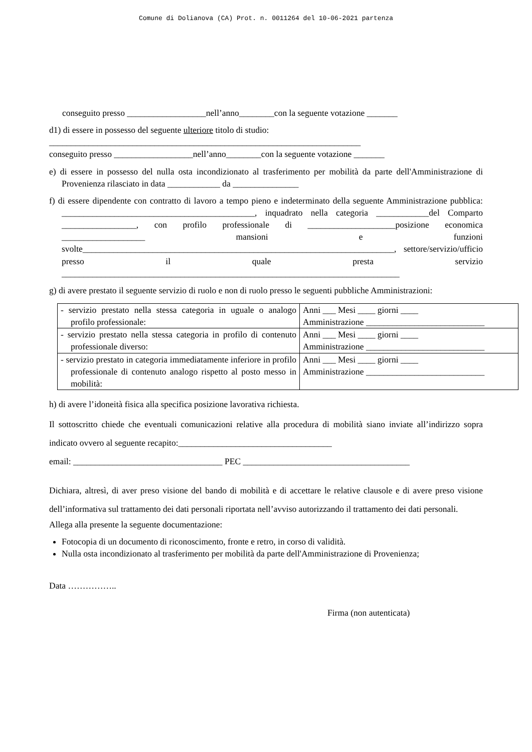Comune di Dolianova (CA) Prot. n. 0011264 del 10-06-2021 partenza
conseguito presso __________________nell’anno________con la seguente votazione _______
d1) di essere in possesso del seguente ulteriore titolo di studio:
_______________________________________________________________________
conseguito presso __________________nell’anno________con la seguente votazione _______
e) di essere in possesso del nulla osta incondizionato al trasferimento per mobilità da parte dell'Amministrazione di Provenienza rilasciato in data ____________ da _______________
f) di essere dipendente con contratto di lavoro a tempo pieno e indeterminato della seguente Amministrazione pubblica: ____________________________________________, inquadrato nella categoria ____________del Comparto _________________, con profilo professionale di ____________________posizione economica ___________________ mansioni e funzioni svolte_______________________________________________________________________, settore/servizio/ufficio presso il quale presta servizio _____________________________________________________________________________
g) di avere prestato il seguente servizio di ruolo e non di ruolo presso le seguenti pubbliche Amministrazioni:
| - servizio prestato nella stessa categoria in uguale o analogo profilo professionale: | Anni ___ Mesi ____ giorni ____ Amministrazione ___________________________ |
| - servizio prestato nella stessa categoria in profilo di contenuto professionale diverso: | Anni ___ Mesi ____ giorni ____ Amministrazione ___________________________ |
| - servizio prestato in categoria immediatamente inferiore in profilo professionale di contenuto analogo rispetto al posto messo in mobilità: | Anni ___ Mesi ____ giorni ____ Amministrazione ___________________________ |
h) di avere l’idoneità fisica alla specifica posizione lavorativa richiesta.
Il sottoscritto chiede che eventuali comunicazioni relative alla procedura di mobilità siano inviate all’indirizzo sopra indicato ovvero al seguente recapito:___________________________________
email: __________________________________ PEC ______________________________________
Dichiara, altresì, di aver preso visione del bando di mobilità e di accettare le relative clausole e di avere preso visione dell’informativa sul trattamento dei dati personali riportata nell’avviso autorizzando il trattamento dei dati personali.
Allega alla presente la seguente documentazione:
Fotocopia di un documento di riconoscimento, fronte e retro, in corso di validità.
Nulla osta incondizionato al trasferimento per mobilità da parte dell'Amministrazione di Provenienza;
Data ……………..
Firma (non autenticata)